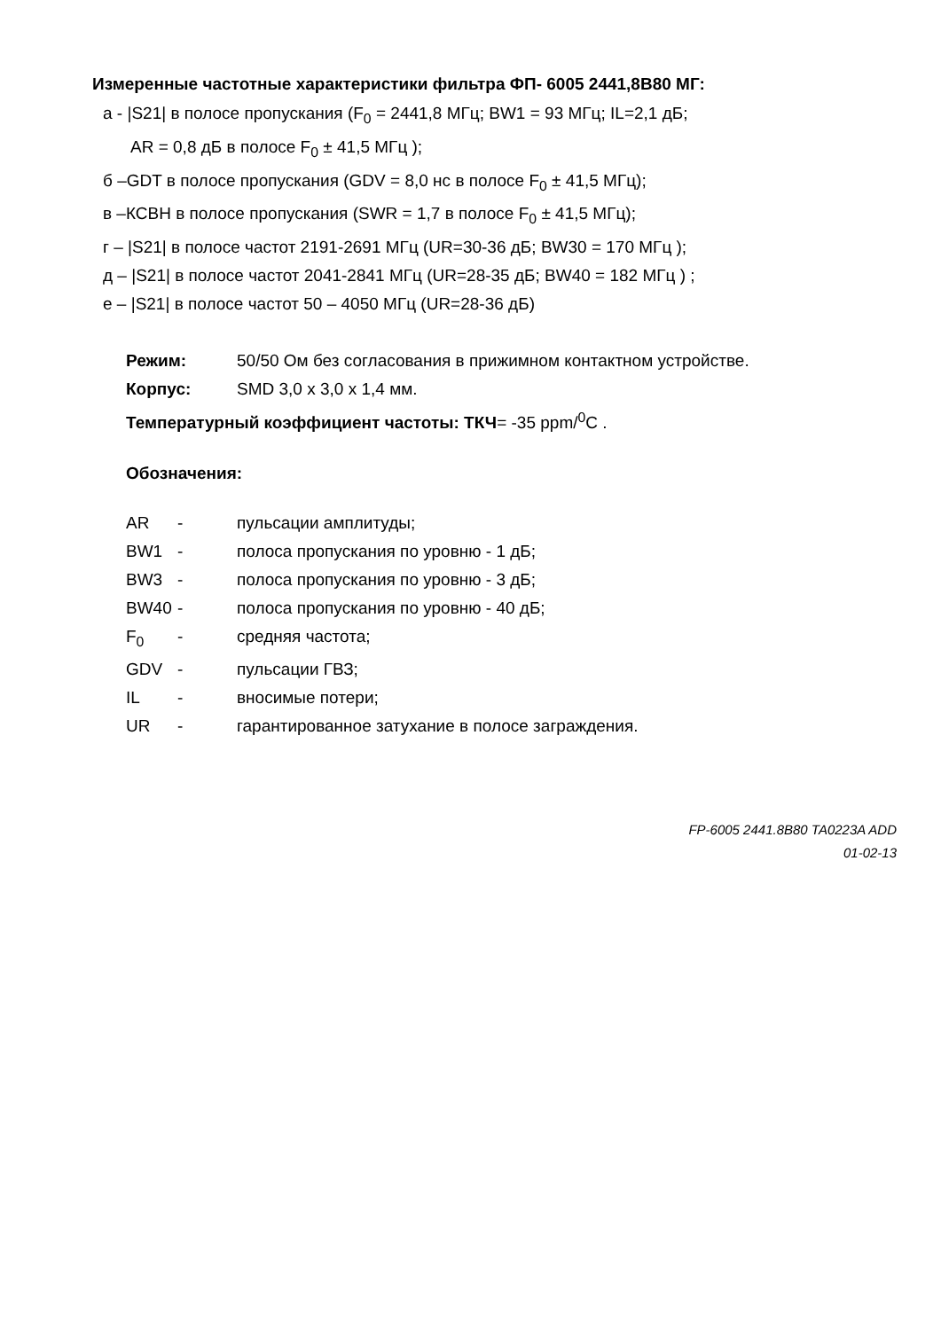Измеренные частотные характеристики фильтра ФП- 6005 2441,8В80 МГ:
а - |S21| в полосе пропускания (F<sub>0</sub> = 2441,8 МГц; BW1 = 93 МГц; IL=2,1 дБ;
AR = 0,8 дБ в полосе F<sub>0</sub> ± 41,5 МГц );
б –GDT в полосе пропускания (GDV = 8,0 нс в полосе F<sub>0</sub> ± 41,5 МГц);
в –КСВН в полосе пропускания (SWR = 1,7 в полосе F<sub>0</sub> ± 41,5 МГц);
г – |S21| в полосе частот 2191-2691 МГц (UR=30-36 дБ; BW30 = 170 МГц );
д – |S21| в полосе частот 2041-2841 МГц (UR=28-35 дБ; BW40 = 182 МГц ) ;
е – |S21| в полосе частот 50 – 4050 МГц (UR=28-36 дБ)
Режим: 50/50 Ом без согласования в прижимном контактном устройстве.
Корпус: SMD 3,0 x 3,0 x 1,4 мм.
Температурный коэффициент частоты: ТКЧ= -35 ppm/<sup>0</sup>C .
Обозначения:
AR - пульсации амплитуды;
BW1 - полоса пропускания по уровню - 1 дБ;
BW3 - полоса пропускания по уровню - 3 дБ;
BW40 - полоса пропускания по уровню - 40 дБ;
F<sub>0</sub> - средняя частота;
GDV - пульсации ГВЗ;
IL - вносимые потери;
UR - гарантированное затухание в полосе заграждения.
FP-6005 2441.8B80 TA0223A ADD
01-02-13